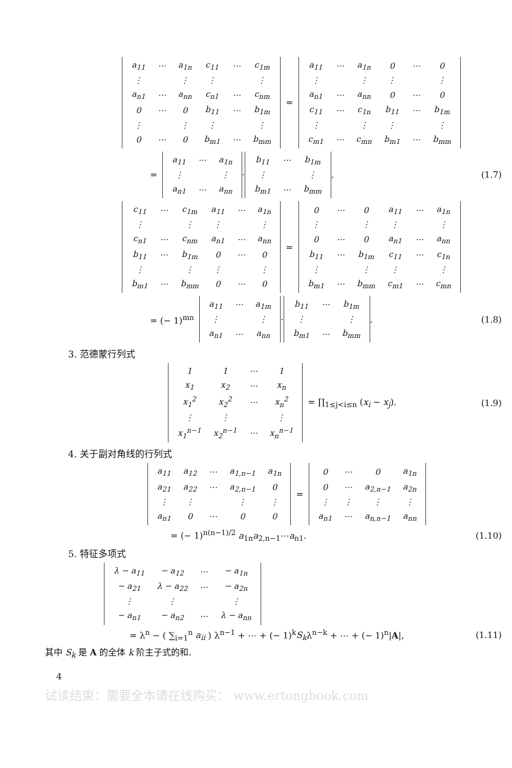| a<sub>11</sub> | ⋯ | a<sub>1n</sub> | c<sub>11</sub> | ⋯ | c<sub>1m</sub> |
| ⋮ | | ⋮ | ⋮ | | ⋮ |
| a<sub>n1</sub> | ⋯ | a<sub>nn</sub> | c<sub>n1</sub> | ⋯ | c<sub>nm</sub> |
| 0 | ⋯ | 0 | b<sub>11</sub> | ⋯ | b<sub>1m</sub> |
| ⋮ | | ⋮ | ⋮ | | ⋮ |
| 0 | ⋯ | 0 | b<sub>m1</sub> | ⋯ | b<sub>mm</sub> |
=
| a<sub>11</sub> | ⋯ | a<sub>1n</sub> | 0 | ⋯ | 0 |
| ⋮ | | ⋮ | ⋮ | | ⋮ |
| a<sub>n1</sub> | ⋯ | a<sub>nn</sub> | 0 | ⋯ | 0 |
| c<sub>11</sub> | ⋯ | c<sub>1n</sub> | b<sub>11</sub> | ⋯ | b<sub>1m</sub> |
| ⋮ | | ⋮ | ⋮ | | ⋮ |
| c<sub>m1</sub> | ⋯ | c<sub>mn</sub> | b<sub>m1</sub> | ⋯ | b<sub>mm</sub> |
=
| a<sub>11</sub> | ⋯ | a<sub>1n</sub> |
| ⋮ | | ⋮ |
| a<sub>n1</sub> | ⋯ | a<sub>nn</sub> |
·
| b<sub>11</sub> | ⋯ | b<sub>1m</sub> |
| ⋮ | | ⋮ |
| b<sub>m1</sub> | ⋯ | b<sub>mm</sub> |
. (1.7)
| c<sub>11</sub> | ⋯ | c<sub>1m</sub> | a<sub>11</sub> | ⋯ | a<sub>1n</sub> |
| ⋮ | | ⋮ | ⋮ | | ⋮ |
| c<sub>n1</sub> | ⋯ | c<sub>nm</sub> | a<sub>n1</sub> | ⋯ | a<sub>nn</sub> |
| b<sub>11</sub> | ⋯ | b<sub>1m</sub> | 0 | ⋯ | 0 |
| ⋮ | | ⋮ | ⋮ | | ⋮ |
| b<sub>m1</sub> | ⋯ | b<sub>mm</sub> | 0 | ⋯ | 0 |
=
| 0 | ⋯ | 0 | a<sub>11</sub> | ⋯ | a<sub>1n</sub> |
| ⋮ | | ⋮ | ⋮ | | ⋮ |
| 0 | ⋯ | 0 | a<sub>n1</sub> | ⋯ | a<sub>nn</sub> |
| b<sub>11</sub> | ⋯ | b<sub>1m</sub> | c<sub>11</sub> | ⋯ | c<sub>1n</sub> |
| ⋮ | | ⋮ | ⋮ | | ⋮ |
| b<sub>m1</sub> | ⋯ | b<sub>mm</sub> | c<sub>m1</sub> | ⋯ | c<sub>mn</sub> |
= (− 1)<sup>mn</sup>
| a<sub>11</sub> | ⋯ | a<sub>1m</sub> |
| ⋮ | | ⋮ |
| a<sub>n1</sub> | ⋯ | a<sub>nn</sub> |
·
| b<sub>11</sub> | ⋯ | b<sub>1m</sub> |
| ⋮ | | ⋮ |
| b<sub>m1</sub> | ⋯ | b<sub>mm</sub> |
. (1.8)
3. 范德蒙行列式
| 1 | 1 | ⋯ | 1 |
| x<sub>1</sub> | x<sub>2</sub> | ⋯ | x<sub>n</sub> |
| x<sub>1</sub><sup>2</sup> | x<sub>2</sub><sup>2</sup> | ⋯ | x<sub>n</sub><sup>2</sup> |
| ⋮ | ⋮ | | ⋮ |
| x<sub>1</sub><sup>n−1</sup> | x<sub>2</sub><sup>n−1</sup> | ⋯ | x<sub>n</sub><sup>n−1</sup> |
= ∏<sub>1≤j<i≤n</sub> (x<sub>i</sub> − x<sub>j</sub>). (1.9)
4. 关于副对角线的行列式
| a<sub>11</sub> | a<sub>12</sub> | ⋯ | a<sub>1,n−1</sub> | a<sub>1n</sub> |
| a<sub>21</sub> | a<sub>22</sub> | ⋯ | a<sub>2,n−1</sub> | 0 |
| ⋮ | ⋮ | | ⋮ | ⋮ |
| a<sub>n1</sub> | 0 | ⋯ | 0 | 0 |
=
| 0 | ⋯ | 0 | a<sub>1n</sub> |
| 0 | ⋯ | a<sub>2,n−1</sub> | a<sub>2n</sub> |
| ⋮ | ⋮ | ⋮ | ⋮ |
| a<sub>n1</sub> | ⋯ | a<sub>n,n−1</sub> | a<sub>nn</sub> |
= (− 1)<sup>n(n−1)/2</sup> a<sub>1n</sub>a<sub>2,n−1</sub>⋯a<sub>n1</sub>. (1.10)
5. 特征多项式
| λ − a<sub>11</sub> | − a<sub>12</sub> | ⋯ | − a<sub>1n</sub> |
| − a<sub>21</sub> | λ − a<sub>22</sub> | ⋯ | − a<sub>2n</sub> |
| ⋮ | ⋮ | | ⋮ |
| − a<sub>n1</sub> | − a<sub>n2</sub> | ⋯ | λ − a<sub>nn</sub> |
= λ<sup>n</sup> − ( ∑<sub>i=1</sub><sup>n</sup> a<sub>ii</sub> ) λ<sup>n−1</sup> + ⋯ + (− 1)<sup>k</sup>S<sub>k</sub>λ<sup>n−k</sup> + ⋯ + (− 1)<sup>n</sup>|A|, (1.11)
其中 S<sub>k</sub> 是 A 的全体 k 阶主子式的和.
4
试读结束：需要全本请在线购买： www.ertongbook.com